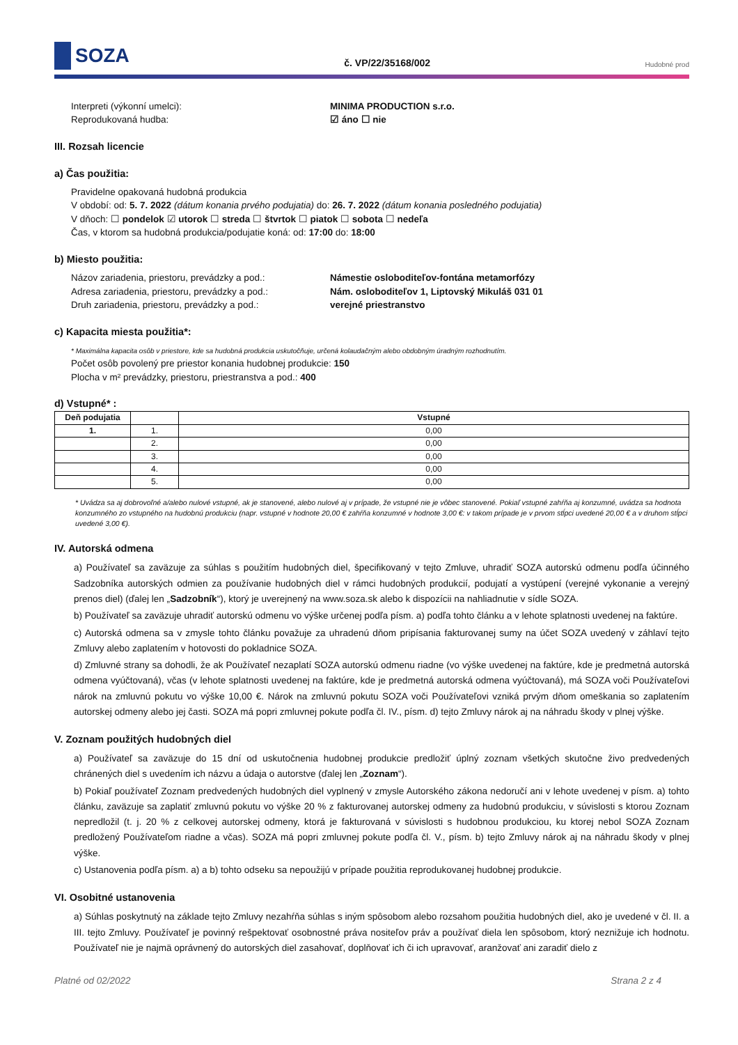SOZA
č. VP/22/35168/002
Hudobné prod
Interpreti (výkonní umelci): MINIMA PRODUCTION s.r.o.
Reprodukovaná hudba: ☑ áno ☐ nie
III. Rozsah licencie
a) Čas použitia:
Pravidelne opakovaná hudobná produkcia
V období: od: 5. 7. 2022 (dátum konania prvého podujatia) do: 26. 7. 2022 (dátum konania posledného podujatia)
V dňoch: ☐ pondelok ☑ utorok ☐ streda ☐ štvrtok ☐ piatok ☐ sobota ☐ nedeľa
Čas, v ktorom sa hudobná produkcia/podujatie koná: od: 17:00 do: 18:00
b) Miesto použitia:
Názov zariadenia, priestoru, prevádzky a pod.:
Námestie osloboditeľov-fontána metamorfózy
Adresa zariadenia, priestoru, prevádzky a pod.:
Nám. osloboditeľov 1, Liptovský Mikuláš 031 01
Druh zariadenia, priestoru, prevádzky a pod.: verejné priestranstvo
c) Kapacita miesta použitia*:
* Maximálna kapacita osôb v priestore, kde sa hudobná produkcia uskutočňuje, určená kolaudačným alebo obdobným úradným rozhodnutím.
Počet osôb povolený pre priestor konania hudobnej produkcie: 150
Plocha v m² prevádzky, priestoru, priestranstva a pod.: 400
d) Vstupné* :
| Deň podujatia | | Vstupné |
| --- | --- | --- |
| 1. | 1. | 0,00 |
| | 2. | 0,00 |
| | 3. | 0,00 |
| | 4. | 0,00 |
| | 5. | 0,00 |
* Uvádza sa aj dobrovoľné a/alebo nulové vstupné, ak je stanovené, alebo nulové aj v prípade, že vstupné nie je vôbec stanovené. Pokiaľ vstupné zahŕňa aj konzumné, uvádza sa hodnota konzumného zo vstupného na hudobnú produkciu (napr. vstupné v hodnote 20,00 € zahŕňa konzumné v hodnote 3,00 €: v takom prípade je v prvom stĺpci uvedené 20,00 € a v druhom stĺpci uvedené 3,00 €).
IV. Autorská odmena
a) Používateľ sa zaväzuje za súhlas s použitím hudobných diel, špecifikovaný v tejto Zmluve, uhradiť SOZA autorskú odmenu podľa účinného Sadzobníka autorských odmien za používanie hudobných diel v rámci hudobných produkcií, podujatí a vystúpení (verejné vykonanie a verejný prenos diel) (ďalej len „Sadzobník“), ktorý je uverejnený na www.soza.sk alebo k dispozícii na nahliadnutie v sídle SOZA.
b) Používateľ sa zaväzuje uhradiť autorskú odmenu vo výške určenej podľa písm. a) podľa tohto článku a v lehote splatnosti uvedenej na faktúre.
c) Autorská odmena sa v zmysle tohto článku považuje za uhradenú dňom pripísania fakturovanej sumy na účet SOZA uvedený v záhlaví tejto Zmluvy alebo zaplatením v hotovosti do pokladnice SOZA.
d) Zmluvné strany sa dohodli, že ak Používateľ nezaplatí SOZA autorskú odmenu riadne (vo výške uvedenej na faktúre, kde je predmetná autorská odmena vyúčtovaná), včas (v lehote splatnosti uvedenej na faktúre, kde je predmetná autorská odmena vyúčtovaná), má SOZA voči Používateľovi nárok na zmluvnú pokutu vo výške 10,00 €. Nárok na zmluvnú pokutu SOZA voči Používateľovi vzniká prvým dňom omeškania so zaplatením autorskej odmeny alebo jej časti. SOZA má popri zmluvnej pokute podľa čl. IV., písm. d) tejto Zmluvy nárok aj na náhradu škody v plnej výške.
V. Zoznam použitých hudobných diel
a) Používateľ sa zaväzuje do 15 dní od uskutočnenia hudobnej produkcie predložiť úplný zoznam všetkých skutočne živo predvedených chránených diel s uvedením ich názvu a údaja o autorstve (ďalej len „Zoznam“).
b) Pokiaľ používateľ Zoznam predvedených hudobných diel vyplnený v zmysle Autorského zákona nedoručí ani v lehote uvedenej v písm. a) tohto článku, zaväzuje sa zaplatiť zmluvnú pokutu vo výške 20 % z fakturovanej autorskej odmeny za hudobnú produkciu, v súvislosti s ktorou Zoznam nepredložil (t. j. 20 % z celkovej autorskej odmeny, ktorá je fakturovaná v súvislosti s hudobnou produkciou, ku ktorej nebol SOZA Zoznam predložený Používateľom riadne a včas). SOZA má popri zmluvnej pokute podľa čl. V., písm. b) tejto Zmluvy nárok aj na náhradu škody v plnej výške.
c) Ustanovenia podľa písm. a) a b) tohto odseku sa nepoužijú v prípade použitia reprodukovanej hudobnej produkcie.
VI. Osobitné ustanovenia
a) Súhlas poskytnutý na základe tejto Zmluvy nezahŕňa súhlas s iným spôsobom alebo rozsahom použitia hudobných diel, ako je uvedené v čl. II. a III. tejto Zmluvy. Používateľ je povinný rešpektovať osobnostné práva nositeľov práv a používať diela len spôsobom, ktorý neznižuje ich hodnotu. Používateľ nie je najmä oprávnený do autorských diel zasahovať, doplňovať ich či ich upravovať, aranžovať ani zaradiť dielo z
Platné od 02/2022 Strana 2 z 4